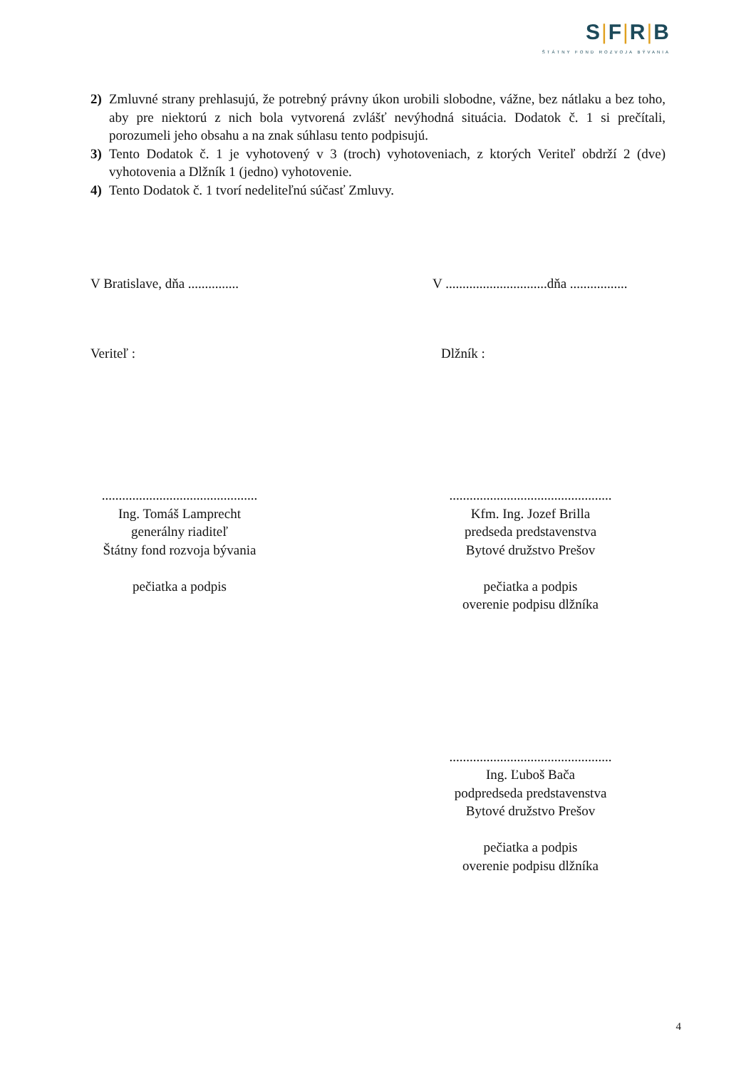S|F|R|B
ŠTÁTNY FOND ROZVOJA BÝVANIA
2) Zmluvné strany prehlasujú, že potrebný právny úkon urobili slobodne, vážne, bez nátlaku a bez toho, aby pre niektorú z nich bola vytvorená zvlášť nevýhodná situácia. Dodatok č. 1 si prečítali, porozumeli jeho obsahu a na znak súhlasu tento podpisujú.
3) Tento Dodatok č. 1 je vyhotovený v 3 (troch) vyhotoveniach, z ktorých Veriteľ obdrží 2 (dve) vyhotovenia a Dlžník 1 (jedno) vyhotovenie.
4) Tento Dodatok č. 1 tvorí nedeliteľnú súčasť Zmluvy.
V Bratislave, dňa ............... V ..............................dňa .................
Veriteľ : Dlžník :
..............................................
Ing. Tomáš Lamprecht
generálny riaditeľ
Štátny fond rozvoja bývania
pečiatka a podpis
................................................
Kfm. Ing. Jozef Brilla
predseda predstavenstva
Bytové družstvo Prešov
pečiatka a podpis
overenie podpisu dlžníka
................................................
Ing. Ľuboš Bača
podpredseda predstavenstva
Bytové družstvo Prešov
pečiatka a podpis
overenie podpisu dlžníka
4